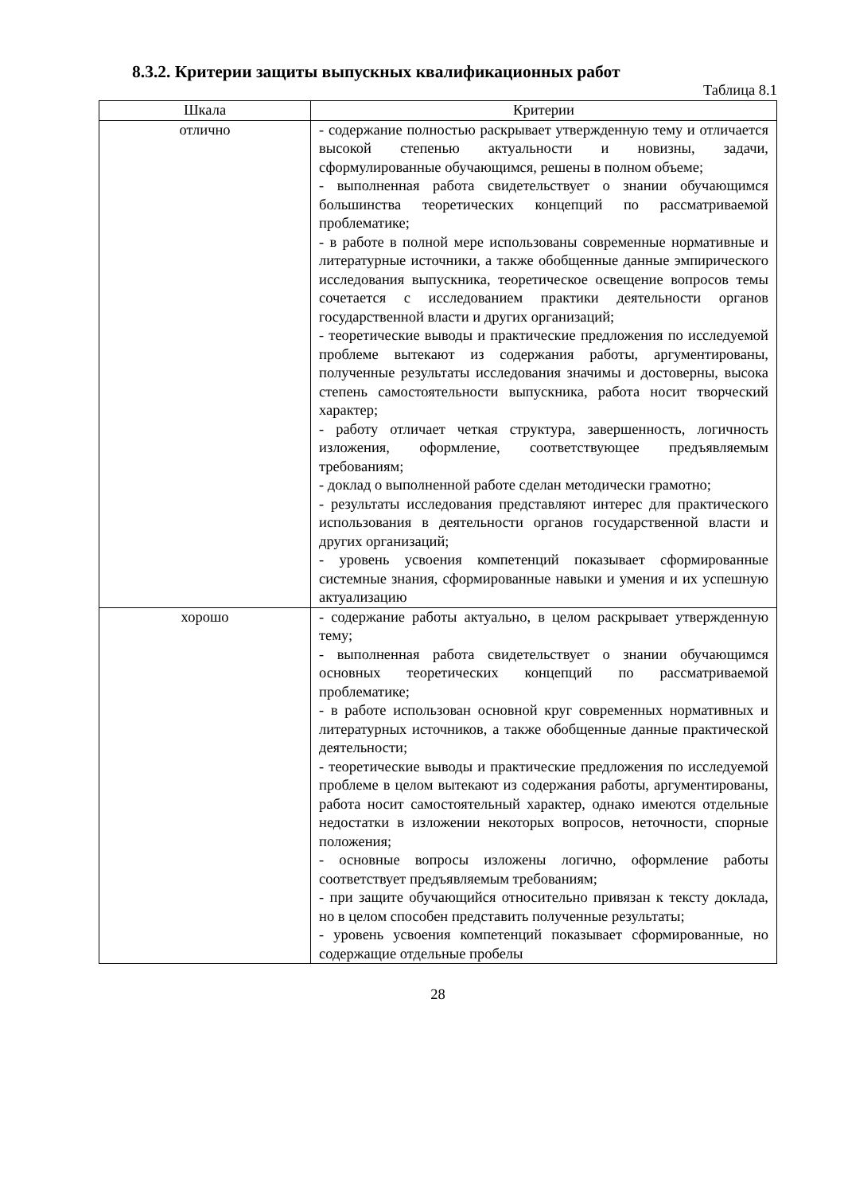8.3.2. Критерии защиты выпускных квалификационных работ
Таблица 8.1
| Шкала | Критерии |
| --- | --- |
| отлично | - содержание полностью раскрывает утвержденную тему и отличается высокой степенью актуальности и новизны, задачи, сформулированные обучающимся, решены в полном объеме; - выполненная работа свидетельствует о знании обучающимся большинства теоретических концепций по рассматриваемой проблематике; - в работе в полной мере использованы современные нормативные и литературные источники, а также обобщенные данные эмпирического исследования выпускника, теоретическое освещение вопросов темы сочетается с исследованием практики деятельности органов государственной власти и других организаций; - теоретические выводы и практические предложения по исследуемой проблеме вытекают из содержания работы, аргументированы, полученные результаты исследования значимы и достоверны, высока степень самостоятельности выпускника, работа носит творческий характер; - работу отличает четкая структура, завершенность, логичность изложения, оформление, соответствующее предъявляемым требованиям; - доклад о выполненной работе сделан методически грамотно; - результаты исследования представляют интерес для практического использования в деятельности органов государственной власти и других организаций; - уровень усвоения компетенций показывает сформированные системные знания, сформированные навыки и умения и их успешную актуализацию |
| хорошо | - содержание работы актуально, в целом раскрывает утвержденную тему; - выполненная работа свидетельствует о знании обучающимся основных теоретических концепций по рассматриваемой проблематике; - в работе использован основной круг современных нормативных и литературных источников, а также обобщенные данные практической деятельности; - теоретические выводы и практические предложения по исследуемой проблеме в целом вытекают из содержания работы, аргументированы, работа носит самостоятельный характер, однако имеются отдельные недостатки в изложении некоторых вопросов, неточности, спорные положения; - основные вопросы изложены логично, оформление работы соответствует предъявляемым требованиям; - при защите обучающийся относительно привязан к тексту доклада, но в целом способен представить полученные результаты; - уровень усвоения компетенций показывает сформированные, но содержащие отдельные пробелы |
28